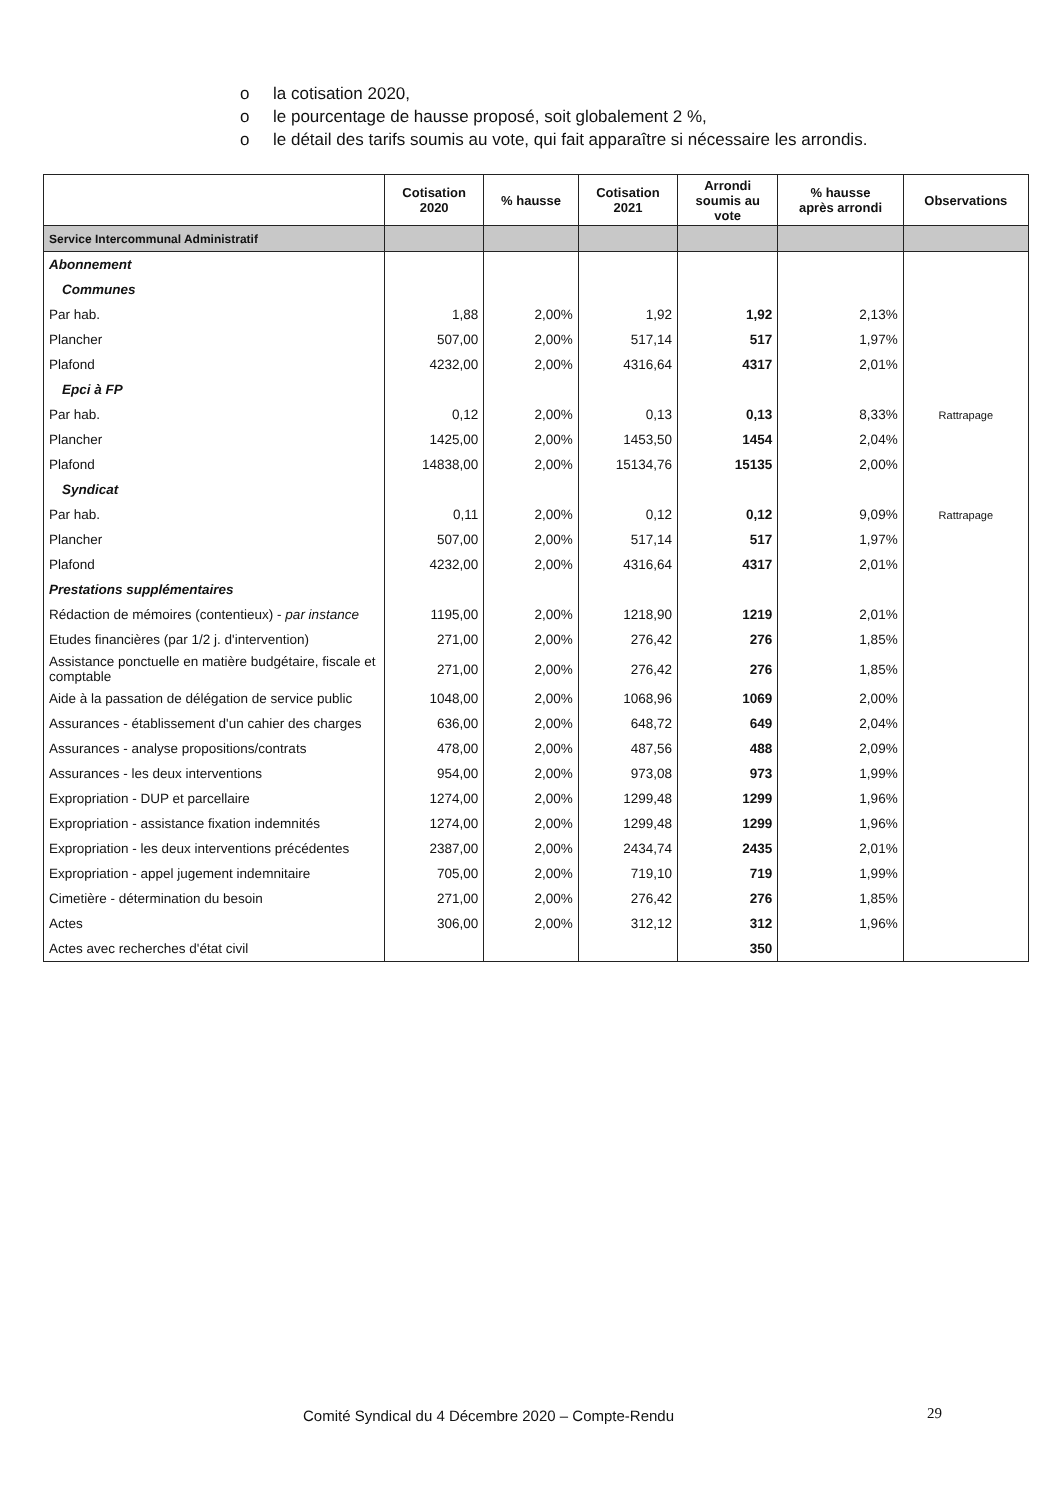o la cotisation 2020,
o le pourcentage de hausse proposé, soit globalement 2 %,
o le détail des tarifs soumis au vote, qui fait apparaître si nécessaire les arrondis.
| | Cotisation 2020 | % hausse | Cotisation 2021 | Arrondi soumis au vote | % hausse après arrondi | Observations |
| --- | --- | --- | --- | --- | --- | --- |
| Service Intercommunal Administratif | | | | | | |
| Abonnement | | | | | | |
| Communes | | | | | | |
| Par hab. | 1,88 | 2,00% | 1,92 | 1,92 | 2,13% | |
| Plancher | 507,00 | 2,00% | 517,14 | 517 | 1,97% | |
| Plafond | 4232,00 | 2,00% | 4316,64 | 4317 | 2,01% | |
| Epci à FP | | | | | | |
| Par hab. | 0,12 | 2,00% | 0,13 | 0,13 | 8,33% | Rattrapage |
| Plancher | 1425,00 | 2,00% | 1453,50 | 1454 | 2,04% | |
| Plafond | 14838,00 | 2,00% | 15134,76 | 15135 | 2,00% | |
| Syndicat | | | | | | |
| Par hab. | 0,11 | 2,00% | 0,12 | 0,12 | 9,09% | Rattrapage |
| Plancher | 507,00 | 2,00% | 517,14 | 517 | 1,97% | |
| Plafond | 4232,00 | 2,00% | 4316,64 | 4317 | 2,01% | |
| Prestations supplémentaires | | | | | | |
| Rédaction de mémoires (contentieux) - par instance | 1195,00 | 2,00% | 1218,90 | 1219 | 2,01% | |
| Etudes financières (par 1/2 j. d'intervention) | 271,00 | 2,00% | 276,42 | 276 | 1,85% | |
| Assistance ponctuelle en matière budgétaire, fiscale et comptable | 271,00 | 2,00% | 276,42 | 276 | 1,85% | |
| Aide à la passation de délégation de service public | 1048,00 | 2,00% | 1068,96 | 1069 | 2,00% | |
| Assurances - établissement d'un cahier des charges | 636,00 | 2,00% | 648,72 | 649 | 2,04% | |
| Assurances - analyse propositions/contrats | 478,00 | 2,00% | 487,56 | 488 | 2,09% | |
| Assurances - les deux interventions | 954,00 | 2,00% | 973,08 | 973 | 1,99% | |
| Expropriation - DUP et parcellaire | 1274,00 | 2,00% | 1299,48 | 1299 | 1,96% | |
| Expropriation - assistance fixation indemnités | 1274,00 | 2,00% | 1299,48 | 1299 | 1,96% | |
| Expropriation - les deux interventions précédentes | 2387,00 | 2,00% | 2434,74 | 2435 | 2,01% | |
| Expropriation - appel jugement indemnitaire | 705,00 | 2,00% | 719,10 | 719 | 1,99% | |
| Cimetière - détermination du besoin | 271,00 | 2,00% | 276,42 | 276 | 1,85% | |
| Actes | 306,00 | 2,00% | 312,12 | 312 | 1,96% | |
| Actes avec recherches d'état civil | | | | 350 | | |
Comité Syndical du 4 Décembre 2020 – Compte-Rendu
29